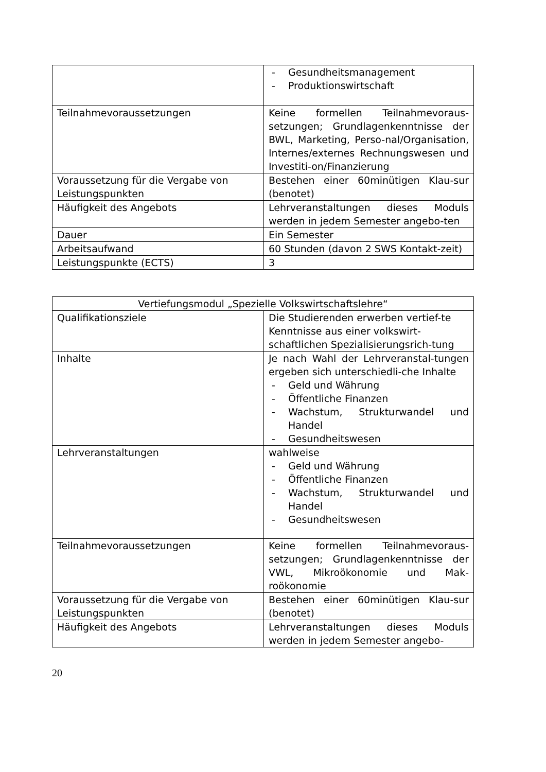| | - Gesundheitsmanagement - Produktionswirtschaft |
| Teilnahmevoraussetzungen | Keine formellen Teilnahmevoraus-setzungen; Grundlagenkenntnisse der BWL, Marketing, Perso-nal/Organisation, Internes/externes Rechnungswesen und Investiti-on/Finanzierung |
| Voraussetzung für die Vergabe von Leistungspunkten | Bestehen einer 60minütigen Klau-sur (benotet) |
| Häufigkeit des Angebots | Lehrveranstaltungen dieses Moduls werden in jedem Semester angebo-ten |
| Dauer | Ein Semester |
| Arbeitsaufwand | 60 Stunden (davon 2 SWS Kontakt-zeit) |
| Leistungspunkte (ECTS) | 3 |
| Vertiefungsmodul „Spezielle Volkswirtschaftslehre“ | |
| Qualifikationsziele | Die Studierenden erwerben vertief-te Kenntnisse aus einer volkswirt-schaftlichen Spezialisierungsrich-tung |
| Inhalte | Je nach Wahl der Lehrveranstal-tungen ergeben sich unterschiedli-che Inhalte - Geld und Währung - Öffentliche Finanzen - Wachstum, Strukturwandel und Handel - Gesundheitswesen |
| Lehrveranstaltungen | wahlweise - Geld und Währung - Öffentliche Finanzen - Wachstum, Strukturwandel und Handel - Gesundheitswesen |
| Teilnahmevoraussetzungen | Keine formellen Teilnahmevoraus-setzungen; Grundlagenkenntnisse der VWL, Mikroökonomie und Mak-roökonomie |
| Voraussetzung für die Vergabe von Leistungspunkten | Bestehen einer 60minütigen Klau-sur (benotet) |
| Häufigkeit des Angebots | Lehrveranstaltungen dieses Moduls werden in jedem Semester angebo- |
20